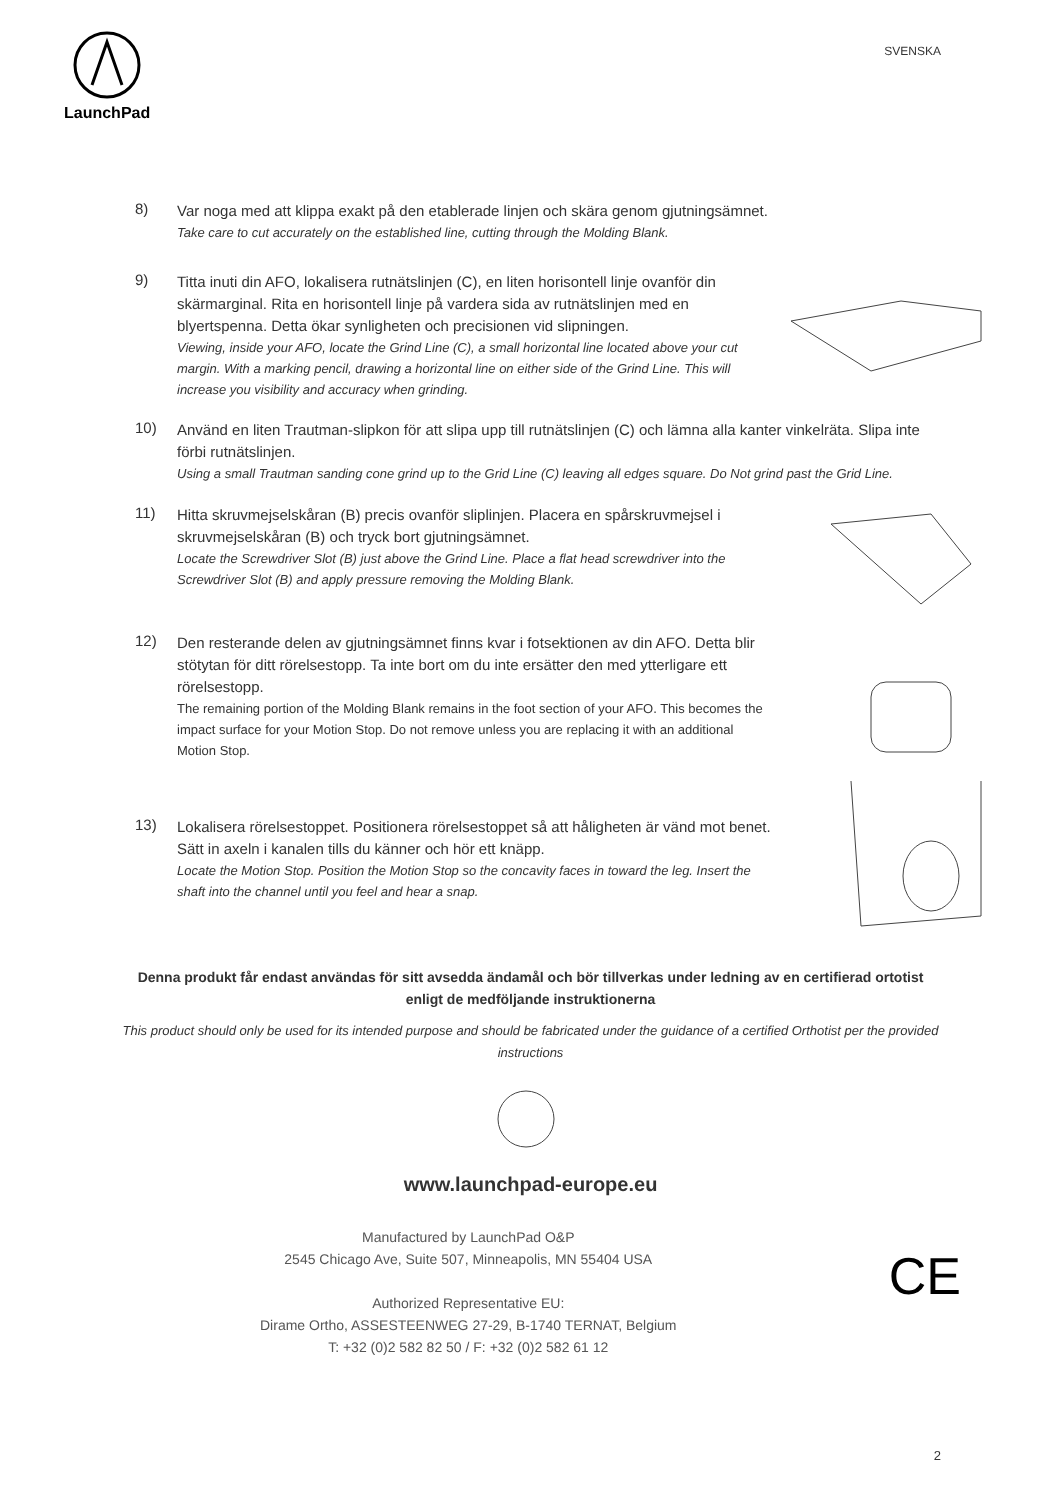LaunchPad
SVENSKA
8)
Var noga med att klippa exakt på den etablerade linjen och skära genom gjutningsämnet.
Take care to cut accurately on the established line, cutting through the Molding Blank.
9)
Titta inuti din AFO, lokalisera rutnätslinjen (C), en liten horisontell linje ovanför din skärmarginal. Rita en horisontell linje på vardera sida av rutnätslinjen med en blyertspenna. Detta ökar synligheten och precisionen vid slipningen.
Viewing, inside your AFO, locate the Grind Line (C), a small horizontal line located above your cut margin. With a marking pencil, drawing a horizontal line on either side of the Grind Line. This will increase you visibility and accuracy when grinding.
10)
Använd en liten Trautman-slipkon för att slipa upp till rutnätslinjen (C) och lämna alla kanter vinkelräta. Slipa inte förbi rutnätslinjen.
Using a small Trautman sanding cone grind up to the Grid Line (C) leaving all edges square. Do Not grind past the Grid Line.
11)
Hitta skruvmejselskåran (B) precis ovanför sliplinjen. Placera en spårskruvmejsel i skruvmejselskåran (B) och tryck bort gjutningsämnet.
Locate the Screwdriver Slot (B) just above the Grind Line. Place a flat head screwdriver into the Screwdriver Slot (B) and apply pressure removing the Molding Blank.
12)
Den resterande delen av gjutningsämnet finns kvar i fotsektionen av din AFO. Detta blir stötytan för ditt rörelsestopp. Ta inte bort om du inte ersätter den med ytterligare ett rörelsestopp.
The remaining portion of the Molding Blank remains in the foot section of your AFO. This becomes the impact surface for your Motion Stop. Do not remove unless you are replacing it with an additional Motion Stop.
13)
Lokalisera rörelsestoppet. Positionera rörelsestoppet så att håligheten är vänd mot benet. Sätt in axeln i kanalen tills du känner och hör ett knäpp.
Locate the Motion Stop. Position the Motion Stop so the concavity faces in toward the leg. Insert the shaft into the channel until you feel and hear a snap.
Denna produkt får endast användas för sitt avsedda ändamål och bör tillverkas under ledning av en certifierad ortotist enligt de medföljande instruktionerna
This product should only be used for its intended purpose and should be fabricated under the guidance of a certified Orthotist per the provided instructions
www.launchpad-europe.eu
Manufactured by LaunchPad O&P
2545 Chicago Ave, Suite 507, Minneapolis, MN 55404 USA
Authorized Representative EU:
Dirame Ortho, ASSESTEENWEG 27-29, B-1740 TERNAT, Belgium
T: +32 (0)2 582 82 50 / F: +32 (0)2 582 61 12
CE
2